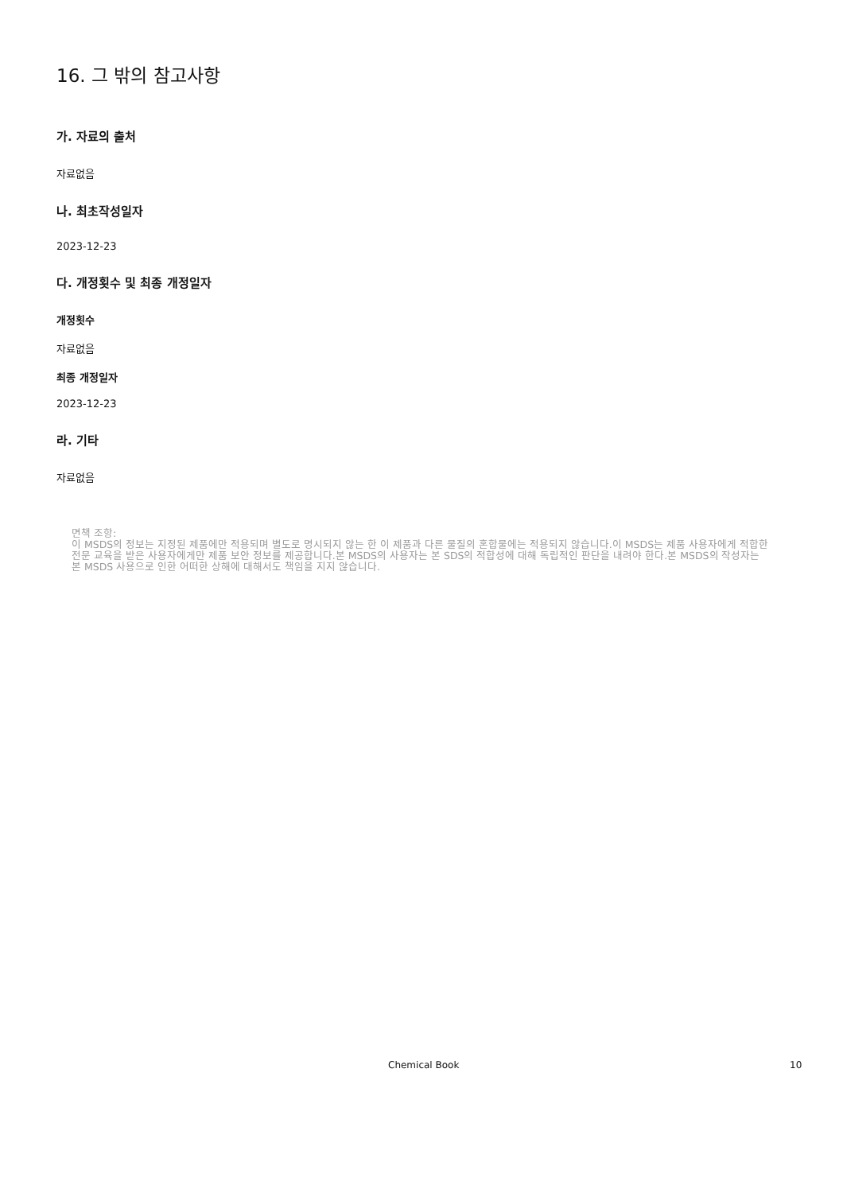16. 그 밖의 참고사항
가. 자료의 출처
자료없음
나. 최초작성일자
2023-12-23
다. 개정횟수 및 최종 개정일자
개정횟수
자료없음
최종 개정일자
2023-12-23
라. 기타
자료없음
면책 조항:
이 MSDS의 정보는 지정된 제품에만 적용되며 별도로 명시되지 않는 한 이 제품과 다른 물질의 혼합물에는 적용되지 않습니다.이 MSDS는 제품 사용자에게 적합한 전문 교육을 받은 사용자에게만 제품 보안 정보를 제공합니다.본 MSDS의 사용자는 본 SDS의 적합성에 대해 독립적인 판단을 내려야 한다.본 MSDS의 작성자는 본 MSDS 사용으로 인한 어떠한 상해에 대해서도 책임을 지지 않습니다.
Chemical Book 10